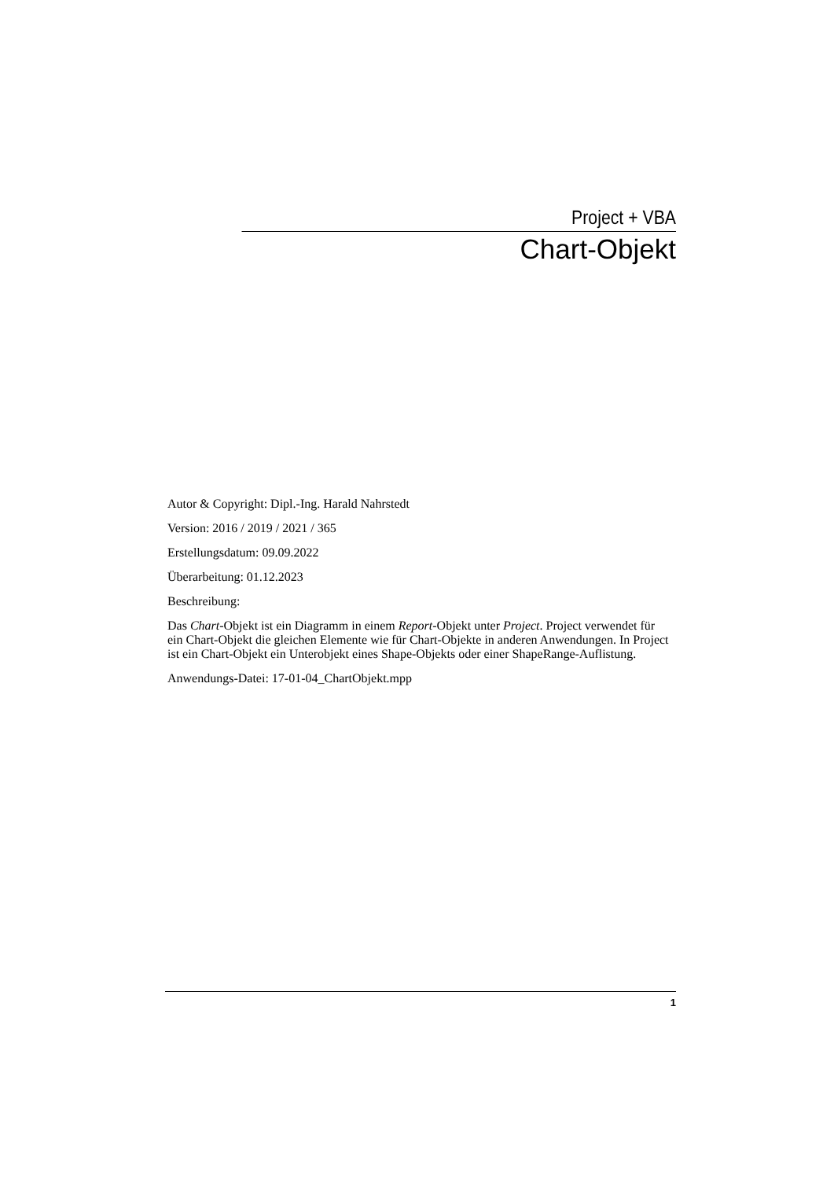Project + VBA
Chart-Objekt
Autor & Copyright: Dipl.-Ing. Harald Nahrstedt
Version: 2016 / 2019 / 2021 / 365
Erstellungsdatum: 09.09.2022
Überarbeitung: 01.12.2023
Beschreibung:
Das Chart-Objekt ist ein Diagramm in einem Report-Objekt unter Project. Project verwendet für ein Chart-Objekt die gleichen Elemente wie für Chart-Objekte in anderen Anwendungen. In Project ist ein Chart-Objekt ein Unterobjekt eines Shape-Objekts oder einer ShapeRange-Auflistung.
Anwendungs-Datei: 17-01-04_ChartObjekt.mpp
1